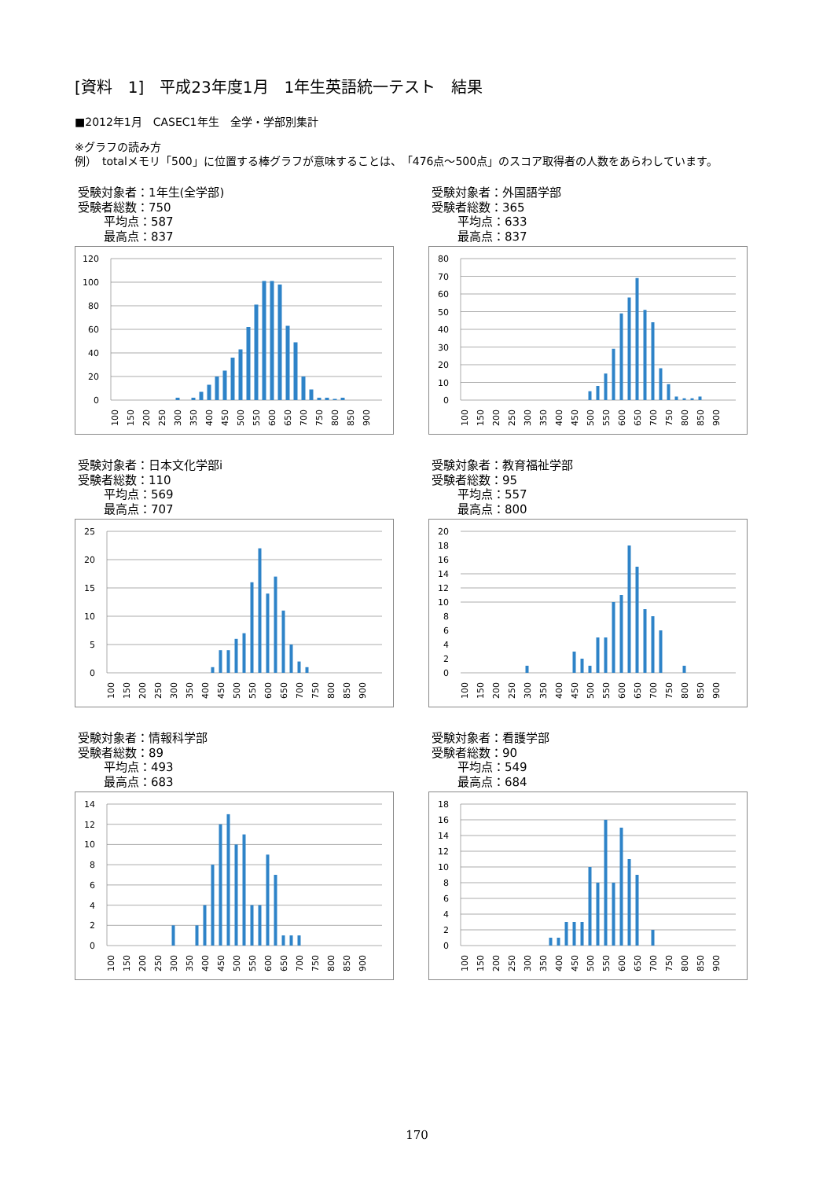[資料　1]　平成23年度1月　1年生英語統一テスト　結果
■2012年1月　CASEC1年生　全学・学部別集計
※グラフの読み方
例）　totalメモリ「500」に位置する棒グラフが意味することは、　「476点～500点」のスコア取得者の人数をあらわしています。
受験対象者：1年生(全学部)
受験者総数：750
平均点：587
最高点：837
120
100
80
60
40
20
0
100
150
200
250
300
350
400
450
500
550
600
650
700
750
800
850
900
受験対象者：外国語学部
受験者総数：365
平均点：633
最高点：837
80
70
60
50
40
30
20
10
0
100
150
200
250
300
350
400
450
500
550
600
650
700
750
800
850
900
受験対象者：日本文化学部i
受験者総数：110
平均点：569
最高点：707
25
20
15
10
5
0
100
150
200
250
300
350
400
450
500
550
600
650
700
750
800
850
900
受験対象者：教育福祉学部
受験者総数：95
平均点：557
最高点：800
20
18
16
14
12
10
8
6
4
2
0
100
150
200
250
300
350
400
450
500
550
600
650
700
750
800
850
900
受験対象者：情報科学部
受験者総数：89
平均点：493
最高点：683
14
12
10
8
6
4
2
0
100
150
200
250
300
350
400
450
500
550
600
650
700
750
800
850
900
受験対象者：看護学部
受験者総数：90
平均点：549
最高点：684
18
16
14
12
10
8
6
4
2
0
100
150
200
250
300
350
400
450
500
550
600
650
700
750
800
850
900
170